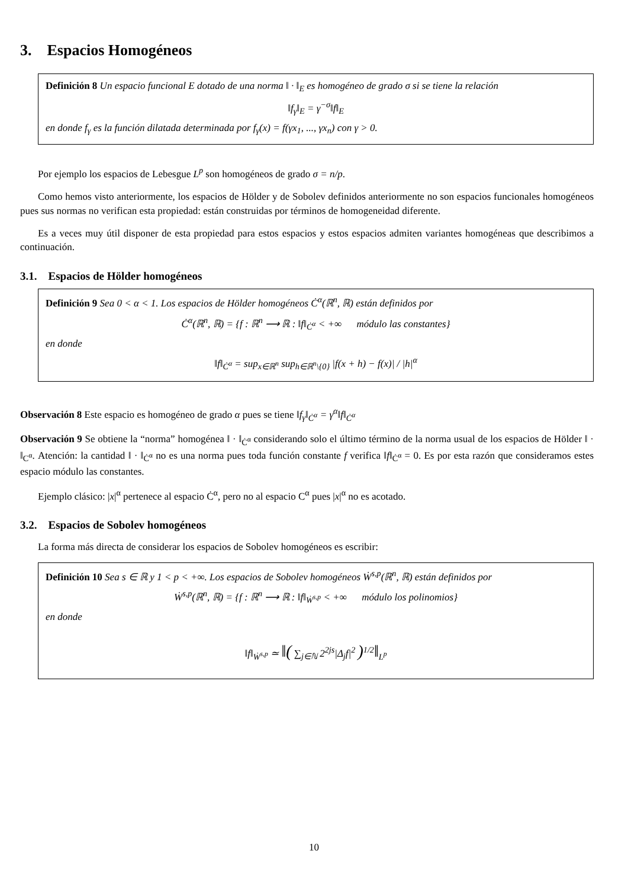3. Espacios Homogéneos
Definición 8 Un espacio funcional E dotado de una norma ‖ · ‖<sub>E</sub> es homogéneo de grado σ si se tiene la relación
‖f<sub>γ</sub>‖<sub>E</sub> = γ<sup>−σ</sup>‖f‖<sub>E</sub>
en donde f<sub>γ</sub> es la función dilatada determinada por f<sub>γ</sub>(x) = f(γx<sub>1</sub>, ..., γx<sub>n</sub>) con γ > 0.
Por ejemplo los espacios de Lebesgue L<sup>p</sup> son homogéneos de grado σ = n/p.
Como hemos visto anteriormente, los espacios de Hölder y de Sobolev definidos anteriormente no son espacios funcionales homogéneos pues sus normas no verifican esta propiedad: están construidas por términos de homogeneidad diferente.
Es a veces muy útil disponer de esta propiedad para estos espacios y estos espacios admiten variantes homogéneas que describimos a continuación.
3.1. Espacios de Hölder homogéneos
Definición 9 Sea 0 < α < 1. Los espacios de Hölder homogéneos Ċ<sup>α</sup>(ℝ<sup>n</sup>, ℝ) están definidos por
Ċ<sup>α</sup>(ℝ<sup>n</sup>, ℝ) = {f : ℝ<sup>n</sup> ⟶ ℝ : ‖f‖<sub>Ċ<sup>α</sup></sub> < +∞ módulo las constantes}
en donde
‖f‖<sub>Ċ<sup>α</sup></sub> = sup<sub>x∈ℝ<sup>n</sup></sub> sup<sub>h∈ℝ<sup>n</sup>\{0}</sub> |f(x + h) − f(x)| / |h|<sup>α</sup>
Observación 8 Este espacio es homogéneo de grado α pues se tiene ‖f<sub>γ</sub>‖<sub>Ċ<sup>α</sup></sub> = γ<sup>α</sup>‖f‖<sub>Ċ<sup>α</sup></sub>
Observación 9 Se obtiene la “norma” homogénea ‖ · ‖<sub>Ċ<sup>α</sup></sub> considerando solo el último término de la norma usual de los espacios de Hölder ‖ · ‖<sub>C<sup>α</sup></sub>. Atención: la cantidad ‖ · ‖<sub>Ċ<sup>α</sup></sub> no es una norma pues toda función constante f verifica ‖f‖<sub>Ċ<sup>α</sup></sub> = 0. Es por esta razón que consideramos estes espacio módulo las constantes.
Ejemplo clásico: |x|<sup>α</sup> pertenece al espacio Ċ<sup>α</sup>, pero no al espacio C<sup>α</sup> pues |x|<sup>α</sup> no es acotado.
3.2. Espacios de Sobolev homogéneos
La forma más directa de considerar los espacios de Sobolev homogéneos es escribir:
Definición 10 Sea s ∈ ℝ y 1 < p < +∞. Los espacios de Sobolev homogéneos Ẇ<sup>s,p</sup>(ℝ<sup>n</sup>, ℝ) están definidos por
Ẇ<sup>s,p</sup>(ℝ<sup>n</sup>, ℝ) = {f : ℝ<sup>n</sup> ⟶ ℝ : ‖f‖<sub>Ẇ<sup>s,p</sup></sub> < +∞ módulo los polinomios}
en donde
‖f‖<sub>Ẇ<sup>s,p</sup></sub> ≃ ‖( ∑<sub>j∈ℕ</sub> 2<sup>2js</sup>|Δ<sub>j</sub>f|<sup>2</sup> )<sup>1/2</sup>‖<sub>L<sup>p</sup></sub>
10